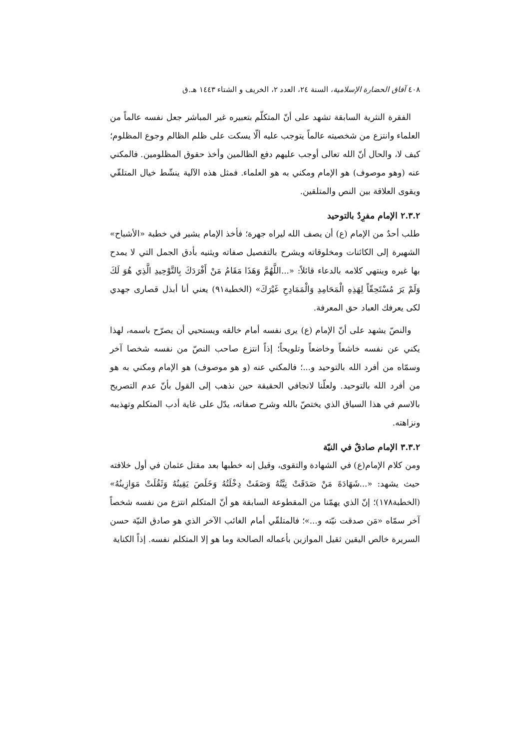٤٠٨ آفاق الحضارة الإسلامية، السنة ٢٤، العدد ٢، الخريف و الشتاء ١٤٤٣ هـ.ق
الفقرة النثرية السابقة تشهد على أنّ المتكلّم بتعبيره غير المباشر جعل نفسه عالماً من العلماء وانتزع من شخصيته عالماً يتوجب عليه ألّا يسكت على ظلم الظالم وجوع المظلوم؛ كيف لا، والحال أنّ الله تعالى أوجب عليهم دفع الظالمين وأخذ حقوق المظلومين. فالمكني عنه (وهو موصوف) هو الإمام ومكني به هو العلماء. فمثل هذه الآلية ينشّط خيال المتلقّي ويقوى العلاقة بين النص والمتلقين.
٢.٣.٢ الإمام مفرِدٌ بالتوحيد
طلب أحدٌ من الإمام (ع) أن يصف الله ليراه جهرة؛ فأخذ الإمام يشير في خطبة «الأشباح» الشهيرة إلى الكائنات ومخلوقاته ويشرح بالتفصيل صفاته ويثنيه بأدق الجمل التي لا يمدح بها غيره وينتهي كلامه بالدعاء قائلاً: «...اللَّهُمَّ وَهَذَا مَقَامُ مَنْ أَفْرَدَكَ بِالتَّوْحِيدِ الَّذِي هُوَ لَكَ وَلَمْ يَرَ مُسْتَحِقّاً لِهَذِهِ الْمَحَامِدِ وَالْمَمَادِحِ غَيْرَكَ» (الخطبة٩١) يعني أنا أبذل قصارى جهدي لكى يعرفك العباد حق المعرفة.
والنصّ يشهد على أنّ الإمام (ع) يرى نفسه أمام خالقه ويستحيي أن يصرّح باسمه، لهذا يكني عن نفسه خاشعاً وخاضعاً وتلويحاً؛ إذاً انتزع صاحب النصّ من نفسه شخصا آخر وسمّاه من أفرد الله بالتوحيد و...؛ فالمكني عنه (و هو موصوف) هو الإمام ومكني به هو من أفرد الله بالتوحيد. ولعلّنا لانجافي الحقيقة حين نذهب إلى القول بأنّ عدم التصريح بالاسم في هذا السياق الذي يختصّ بالله وشرح صفاته، يدّل على غاية أدب المتكلم وتهذيبه ونزاهته.
٣.٣.٢ الإمام صادقٌ في النيّة
ومن كلام الإمام(ع) في الشهادة والتقوى، وقيل إنه خطبها بعد مقتل عثمان في أول خلافته حيث يشهد: «...شَهَادَةَ مَنْ صَدَقَتْ نِيَّتُهُ وَصَفَتْ دِخْلَتُهُ وَخَلَصَ يَقِينُهُ وَثَقُلَتْ مَوَازِينُهُ» (الخطبة١٧٨)؛ إنّ الذي يهمّنا من المقطوعة السابقة هو أنّ المتكلم انتزع من نفسه شخصاً آخر سمّاه «مَن صدقت نيّته و...»؛ فالمتلقّي أمام الغائب الآخر الذي هو صادق النيّة حسن السريرة خالص اليقين ثقيل الموازين بأعماله الصالحة وما هو إلا المتكلم نفسه. إذاً الكناية